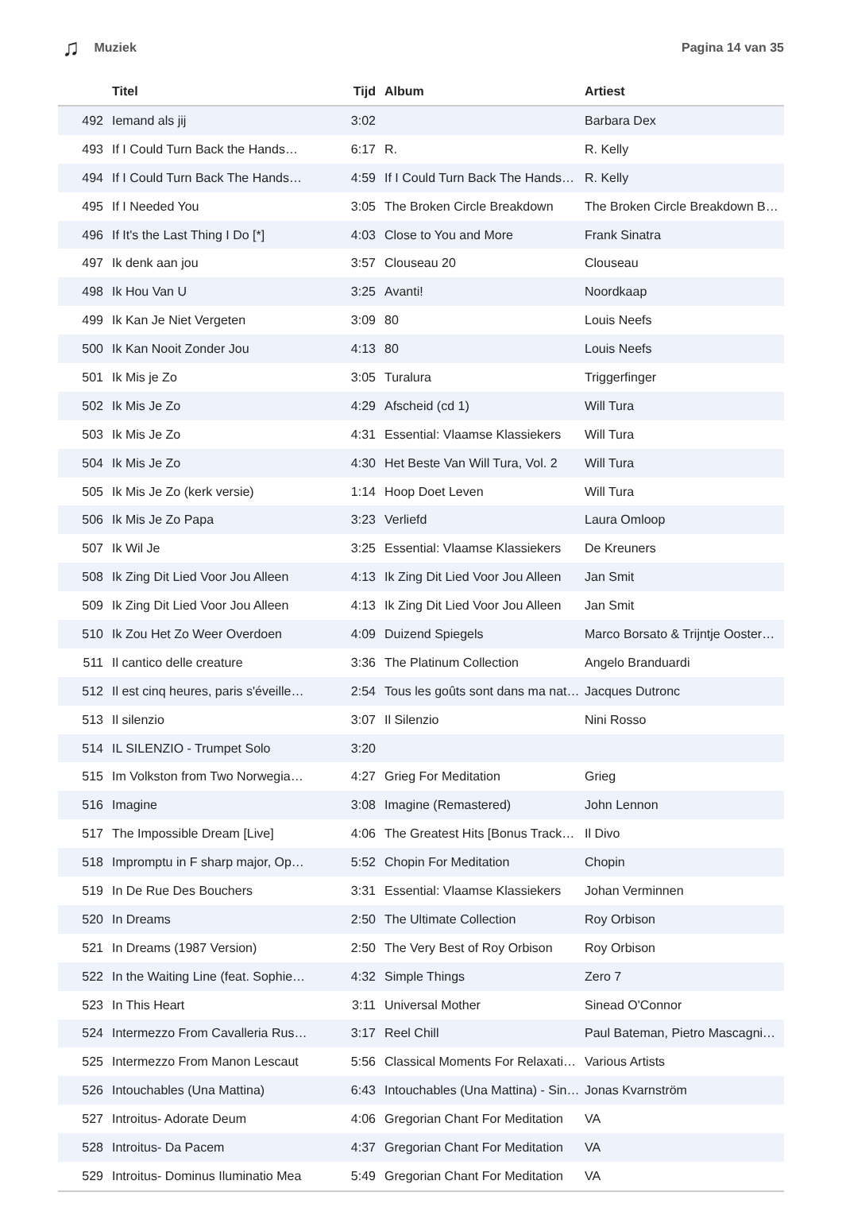♫ Muziek Pagina 14 van 35
| | Titel | Tijd | Album | Artiest |
| --- | --- | --- | --- | --- |
| 492 | Iemand als jij | 3:02 | | Barbara Dex |
| 493 | If I Could Turn Back the Hands… | 6:17 | R. | R. Kelly |
| 494 | If I Could Turn Back The Hands… | 4:59 | If I Could Turn Back The Hands… | R. Kelly |
| 495 | If I Needed You | 3:05 | The Broken Circle Breakdown | The Broken Circle Breakdown B… |
| 496 | If It's the Last Thing I Do [*] | 4:03 | Close to You and More | Frank Sinatra |
| 497 | Ik denk aan jou | 3:57 | Clouseau 20 | Clouseau |
| 498 | Ik Hou Van U | 3:25 | Avanti! | Noordkaap |
| 499 | Ik Kan Je Niet Vergeten | 3:09 | 80 | Louis Neefs |
| 500 | Ik Kan Nooit Zonder Jou | 4:13 | 80 | Louis Neefs |
| 501 | Ik Mis je Zo | 3:05 | Turalura | Triggerfinger |
| 502 | Ik Mis Je Zo | 4:29 | Afscheid (cd 1) | Will Tura |
| 503 | Ik Mis Je Zo | 4:31 | Essential: Vlaamse Klassiekers | Will Tura |
| 504 | Ik Mis Je Zo | 4:30 | Het Beste Van Will Tura, Vol. 2 | Will Tura |
| 505 | Ik Mis Je Zo (kerk versie) | 1:14 | Hoop Doet Leven | Will Tura |
| 506 | Ik Mis Je Zo Papa | 3:23 | Verliefd | Laura Omloop |
| 507 | Ik Wil Je | 3:25 | Essential: Vlaamse Klassiekers | De Kreuners |
| 508 | Ik Zing Dit Lied Voor Jou Alleen | 4:13 | Ik Zing Dit Lied Voor Jou Alleen | Jan Smit |
| 509 | Ik Zing Dit Lied Voor Jou Alleen | 4:13 | Ik Zing Dit Lied Voor Jou Alleen | Jan Smit |
| 510 | Ik Zou Het Zo Weer Overdoen | 4:09 | Duizend Spiegels | Marco Borsato & Trijntje Ooster… |
| 511 | Il cantico delle creature | 3:36 | The Platinum Collection | Angelo Branduardi |
| 512 | Il est cinq heures, paris s'éveille… | 2:54 | Tous les goûts sont dans ma nat… | Jacques Dutronc |
| 513 | Il silenzio | 3:07 | Il Silenzio | Nini Rosso |
| 514 | IL SILENZIO - Trumpet Solo | 3:20 | | |
| 515 | Im Volkston from Two Norwegia… | 4:27 | Grieg For Meditation | Grieg |
| 516 | Imagine | 3:08 | Imagine (Remastered) | John Lennon |
| 517 | The Impossible Dream [Live] | 4:06 | The Greatest Hits [Bonus Track… | Il Divo |
| 518 | Impromptu in F sharp major, Op… | 5:52 | Chopin For Meditation | Chopin |
| 519 | In De Rue Des Bouchers | 3:31 | Essential: Vlaamse Klassiekers | Johan Verminnen |
| 520 | In Dreams | 2:50 | The Ultimate Collection | Roy Orbison |
| 521 | In Dreams (1987 Version) | 2:50 | The Very Best of Roy Orbison | Roy Orbison |
| 522 | In the Waiting Line (feat. Sophie… | 4:32 | Simple Things | Zero 7 |
| 523 | In This Heart | 3:11 | Universal Mother | Sinead O'Connor |
| 524 | Intermezzo From Cavalleria Rus… | 3:17 | Reel Chill | Paul Bateman, Pietro Mascagni… |
| 525 | Intermezzo From Manon Lescaut | 5:56 | Classical Moments For Relaxati… | Various Artists |
| 526 | Intouchables (Una Mattina) | 6:43 | Intouchables (Una Mattina) - Sin… | Jonas Kvarnström |
| 527 | Introitus- Adorate Deum | 4:06 | Gregorian Chant For Meditation | VA |
| 528 | Introitus- Da Pacem | 4:37 | Gregorian Chant For Meditation | VA |
| 529 | Introitus- Dominus Iluminatio Mea | 5:49 | Gregorian Chant For Meditation | VA |